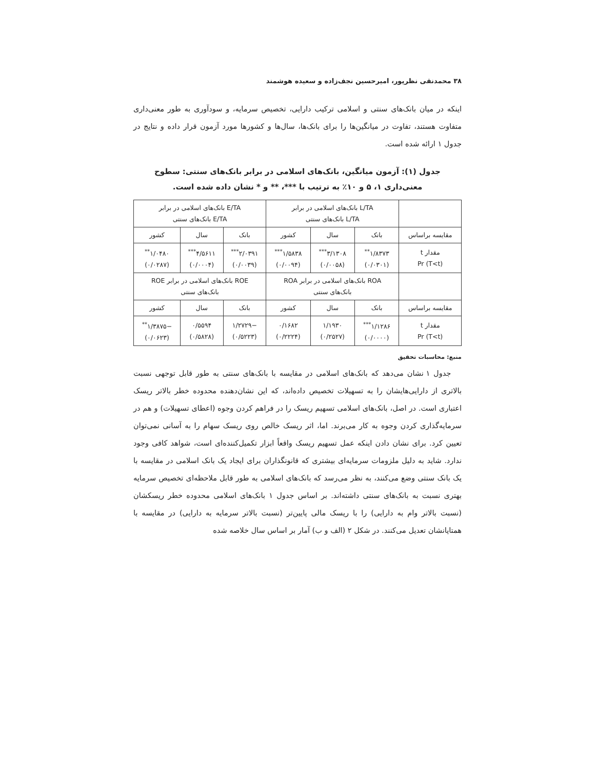۳۸ محمدنقی نظرپور، امیرحسین نجف‌زاده و سعیده هوشمند
اینکه در میان بانک‌های سنتی و اسلامی ترکیب دارایی، تخصیص سرمایه، و سودآوری به طور معنی‌داری متفاوت هستند، تفاوت در میانگین‌ها را برای بانک‌ها، سال‌ها و کشورها مورد آزمون قرار داده و نتایج در جدول ۱ ارائه شده است.
جدول (۱): آزمون میانگین، بانک‌های اسلامی در برابر بانک‌های سنتی: سطوح
معنی‌داری ۱، ۵ و ۱۰٪ به ترتیب با ***، ** و * نشان داده شده است.
| | L/TA بانک‌های اسلامی در برابر L/TA بانک‌های سنتی | | | E/TA بانک‌های اسلامی در برابر E/TA بانک‌های سنتی | | |
| مقایسه براساس | بانک | سال | کشور | بانک | سال | کشور |
| مقدار t Pr (T<t) | ۱/۸۳۷۳<sup>**</sup> (۰/۰۳۰۱) | ۳/۱۳۰۸<sup>***</sup> (۰/۰۰۵۸) | ۱/۵۸۳۸<sup>***</sup> (۰/۰۰۹۴) | ۲/۰۳۹۱<sup>***</sup> (۰/۰۰۳۹) | ۴/۵۶۱۱<sup>***</sup> (۰/۰۰۰۴) | ۱/۰۴۸۰<sup>**</sup> (۰/۰۲۸۷) |
| | ROA بانک‌های اسلامی در برابر ROA بانک‌های سنتی | | | ROE بانک‌های اسلامی در برابر ROE بانک‌های سنتی | | |
| مقایسه براساس | بانک | سال | کشور | بانک | سال | کشور |
| مقدار t Pr (T<t) | ۱/۱۲۸۶<sup>***</sup> (۰/۰۰۰۰) | ۱/۱۹۳۰ (۰/۲۵۲۷) | ۰/۱۶۸۲ (۰/۲۲۲۴) | −۱/۲۷۲۹ (۰/۵۲۲۳) | ۰/۵۵۹۴ (۰/۵۸۲۸) | −۱/۳۸۷۵<sup>**</sup> (۰/۰۶۲۳) |
منبع: محاسبات تحقیق
جدول ۱ نشان می‌دهد که بانک‌های اسلامی در مقایسه با بانک‌های سنتی به طور قابل توجهی نسبت بالاتری از دارایی‌هایشان را به تسهیلات تخصیص داده‌اند، که این نشان‌دهنده محدوده خطر بالاتر ریسک اعتباری است. در اصل، بانک‌های اسلامی تسهیم ریسک را در فراهم کردن وجوه (اعطای تسهیلات) و هم در سرمایه‌گذاری کردن وجوه به کار می‌برند. اما، اثر ریسک خالص روی ریسک سهام را به آسانی نمی‌توان تعیین کرد. برای نشان دادن اینکه عمل تسهیم ریسک واقعاً ابزار تکمیل‌کننده‌ای است، شواهد کافی وجود ندارد. شاید به دلیل ملزومات سرمایه‌ای بیشتری که قانونگذاران برای ایجاد یک بانک اسلامی در مقایسه با یک بانک سنتی وضع می‌کنند، به نظر می‌رسد که بانک‌های اسلامی به طور قابل ملاحظه‌ای تخصیص سرمایه بهتری نسبت به بانک‌های سنتی داشته‌اند. بر اساس جدول ۱ بانک‌های اسلامی محدوده خطر ریسکشان (نسبت بالاتر وام به دارایی) را با ریسک مالی پایین‌تر (نسبت بالاتر سرمایه به دارایی) در مقایسه با همتایانشان تعدیل می‌کنند. در شکل ۲ (الف و ب) آمار بر اساس سال خلاصه شده